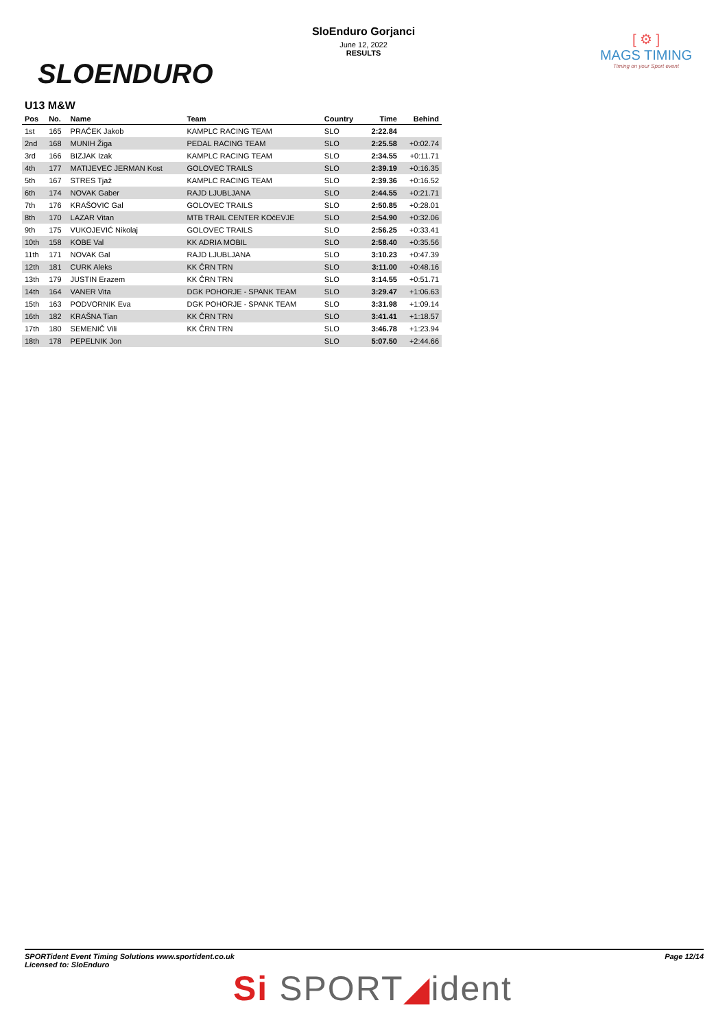SLOENDURO
SloEnduro Gorjanci
June 12, 2022
RESULTS
[ ⚙ ]
MAGS TIMING
Timing on your Sport event
U13 M&W
| Pos | No. | Name | Team | Country | Time | Behind |
| --- | --- | --- | --- | --- | --- | --- |
| 1st | 165 | PRAČEK Jakob | KAMPLC RACING TEAM | SLO | 2:22.84 | |
| 2nd | 168 | MUNIH Žiga | PEDAL RACING TEAM | SLO | 2:25.58 | +0:02.74 |
| 3rd | 166 | BIZJAK Izak | KAMPLC RACING TEAM | SLO | 2:34.55 | +0:11.71 |
| 4th | 177 | MATIJEVEC JERMAN Kost | GOLOVEC TRAILS | SLO | 2:39.19 | +0:16.35 |
| 5th | 167 | STRES Tjaž | KAMPLC RACING TEAM | SLO | 2:39.36 | +0:16.52 |
| 6th | 174 | NOVAK Gaber | RAJD LJUBLJANA | SLO | 2:44.55 | +0:21.71 |
| 7th | 176 | KRAŠOVIC Gal | GOLOVEC TRAILS | SLO | 2:50.85 | +0:28.01 |
| 8th | 170 | LAZAR Vitan | MTB TRAIL CENTER KOčEVJE | SLO | 2:54.90 | +0:32.06 |
| 9th | 175 | VUKOJEVIĆ Nikolaj | GOLOVEC TRAILS | SLO | 2:56.25 | +0:33.41 |
| 10th | 158 | KOBE Val | KK ADRIA MOBIL | SLO | 2:58.40 | +0:35.56 |
| 11th | 171 | NOVAK Gal | RAJD LJUBLJANA | SLO | 3:10.23 | +0:47.39 |
| 12th | 181 | CURK Aleks | KK ČRN TRN | SLO | 3:11.00 | +0:48.16 |
| 13th | 179 | JUSTIN Erazem | KK ČRN TRN | SLO | 3:14.55 | +0:51.71 |
| 14th | 164 | VANER Vita | DGK POHORJE - SPANK TEAM | SLO | 3:29.47 | +1:06.63 |
| 15th | 163 | PODVORNIK Eva | DGK POHORJE - SPANK TEAM | SLO | 3:31.98 | +1:09.14 |
| 16th | 182 | KRAŠNA Tian | KK ČRN TRN | SLO | 3:41.41 | +1:18.57 |
| 17th | 180 | SEMENIČ Vili | KK ČRN TRN | SLO | 3:46.78 | +1:23.94 |
| 18th | 178 | PEPELNIK Jon | | SLO | 5:07.50 | +2:44.66 |
SPORTident Event Timing Solutions www.sportident.co.uk
Licensed to: SloEnduro
Page 12/14
Si SPORT◢ident